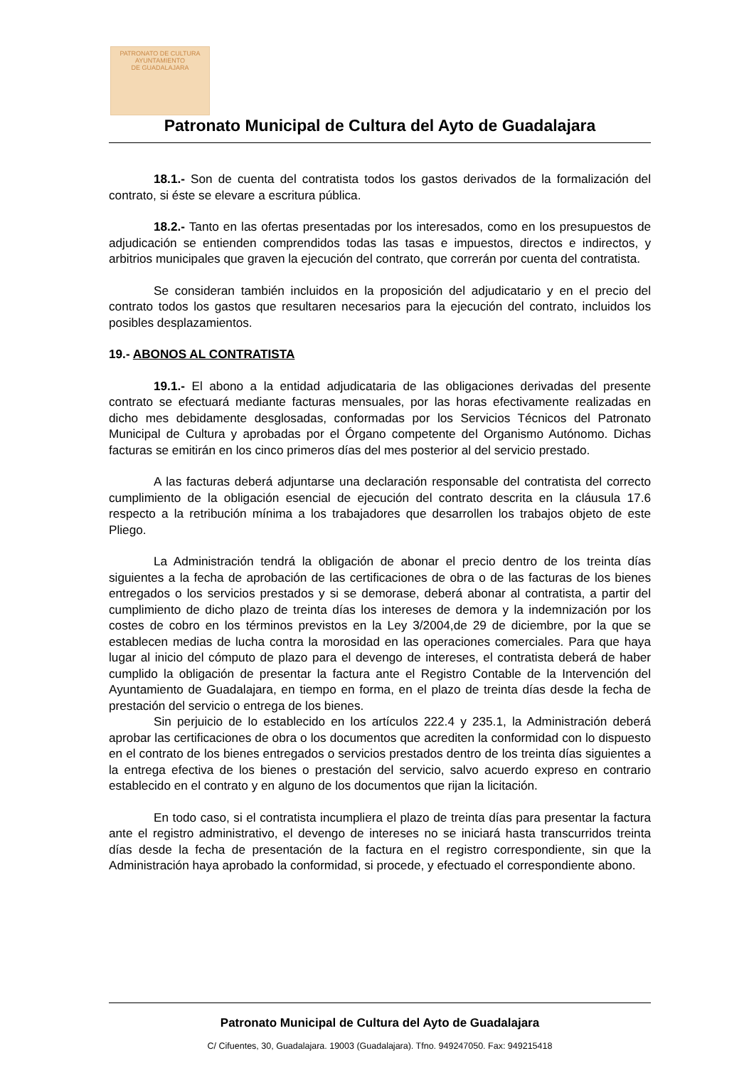PATRONATO DE CULTURA
AYUNTAMIENTO
DE GUADALAJARA
Patronato Municipal de Cultura del Ayto de Guadalajara
18.1.- Son de cuenta del contratista todos los gastos derivados de la formalización del contrato, si éste se elevare a escritura pública.
18.2.- Tanto en las ofertas presentadas por los interesados, como en los presupuestos de adjudicación se entienden comprendidos todas las tasas e impuestos, directos e indirectos, y arbitrios municipales que graven la ejecución del contrato, que correrán por cuenta del contratista.
Se consideran también incluidos en la proposición del adjudicatario y en el precio del contrato todos los gastos que resultaren necesarios para la ejecución del contrato, incluidos los posibles desplazamientos.
19.- ABONOS AL CONTRATISTA
19.1.- El abono a la entidad adjudicataria de las obligaciones derivadas del presente contrato se efectuará mediante facturas mensuales, por las horas efectivamente realizadas en dicho mes debidamente desglosadas, conformadas por los Servicios Técnicos del Patronato Municipal de Cultura y aprobadas por el Órgano competente del Organismo Autónomo. Dichas facturas se emitirán en los cinco primeros días del mes posterior al del servicio prestado.
A las facturas deberá adjuntarse una declaración responsable del contratista del correcto cumplimiento de la obligación esencial de ejecución del contrato descrita en la cláusula 17.6 respecto a la retribución mínima a los trabajadores que desarrollen los trabajos objeto de este Pliego.
La Administración tendrá la obligación de abonar el precio dentro de los treinta días siguientes a la fecha de aprobación de las certificaciones de obra o de las facturas de los bienes entregados o los servicios prestados y si se demorase, deberá abonar al contratista, a partir del cumplimiento de dicho plazo de treinta días los intereses de demora y la indemnización por los costes de cobro en los términos previstos en la Ley 3/2004,de 29 de diciembre, por la que se establecen medias de lucha contra la morosidad en las operaciones comerciales. Para que haya lugar al inicio del cómputo de plazo para el devengo de intereses, el contratista deberá de haber cumplido la obligación de presentar la factura ante el Registro Contable de la Intervención del Ayuntamiento de Guadalajara, en tiempo en forma, en el plazo de treinta días desde la fecha de prestación del servicio o entrega de los bienes.
Sin perjuicio de lo establecido en los artículos 222.4 y 235.1, la Administración deberá aprobar las certificaciones de obra o los documentos que acrediten la conformidad con lo dispuesto en el contrato de los bienes entregados o servicios prestados dentro de los treinta días siguientes a la entrega efectiva de los bienes o prestación del servicio, salvo acuerdo expreso en contrario establecido en el contrato y en alguno de los documentos que rijan la licitación.
En todo caso, si el contratista incumpliera el plazo de treinta días para presentar la factura ante el registro administrativo, el devengo de intereses no se iniciará hasta transcurridos treinta días desde la fecha de presentación de la factura en el registro correspondiente, sin que la Administración haya aprobado la conformidad, si procede, y efectuado el correspondiente abono.
Patronato Municipal de Cultura del Ayto de Guadalajara
C/ Cifuentes, 30, Guadalajara. 19003 (Guadalajara). Tfno. 949247050. Fax: 949215418